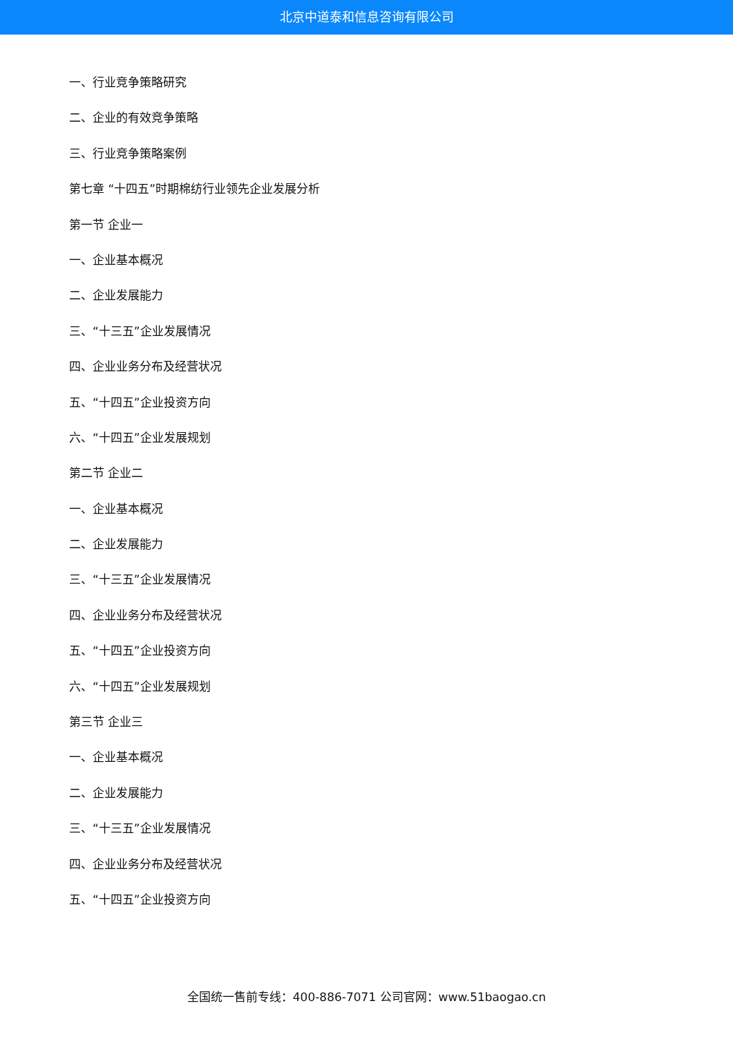北京中道泰和信息咨询有限公司
一、行业竞争策略研究
二、企业的有效竞争策略
三、行业竞争策略案例
第七章 “十四五”时期棉纺行业领先企业发展分析
第一节 企业一
一、企业基本概况
二、企业发展能力
三、“十三五”企业发展情况
四、企业业务分布及经营状况
五、“十四五”企业投资方向
六、“十四五”企业发展规划
第二节 企业二
一、企业基本概况
二、企业发展能力
三、“十三五”企业发展情况
四、企业业务分布及经营状况
五、“十四五”企业投资方向
六、“十四五”企业发展规划
第三节 企业三
一、企业基本概况
二、企业发展能力
三、“十三五”企业发展情况
四、企业业务分布及经营状况
五、“十四五”企业投资方向
全国统一售前专线：400-886-7071 公司官网：www.51baogao.cn